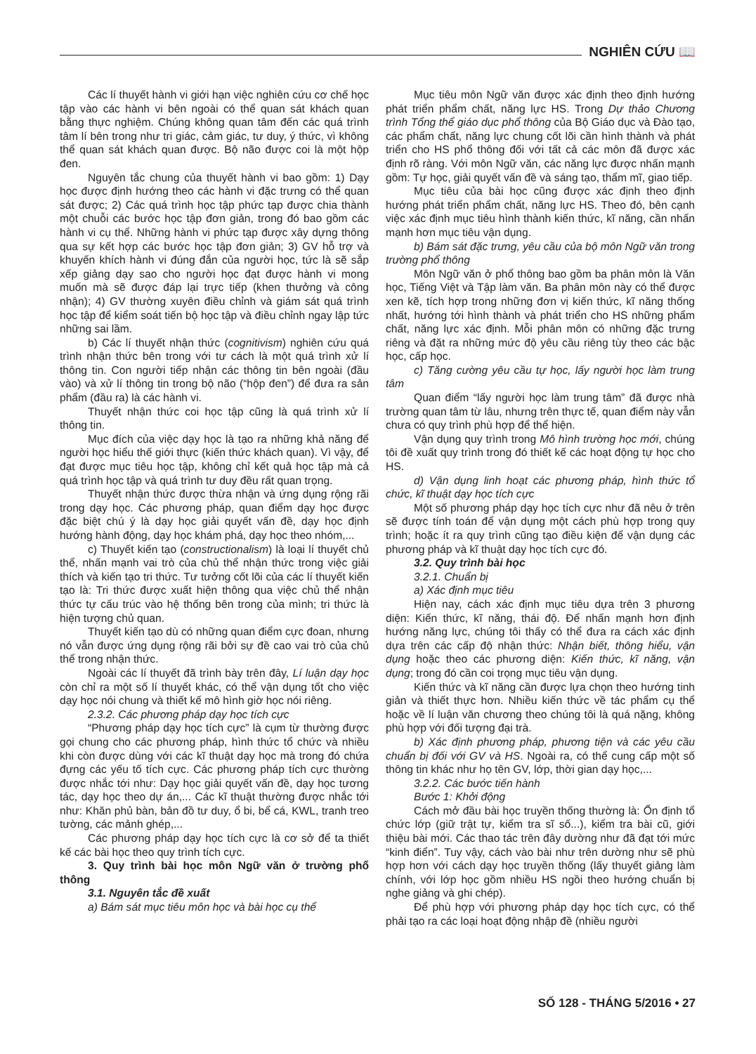NGHIÊN CỨU 📖
Các lí thuyết hành vi giới hạn việc nghiên cứu cơ chế học tập vào các hành vi bên ngoài có thể quan sát khách quan bằng thực nghiệm. Chúng không quan tâm đến các quá trình tâm lí bên trong như tri giác, cảm giác, tư duy, ý thức, vì không thể quan sát khách quan được. Bộ não được coi là một hộp đen.
Nguyên tắc chung của thuyết hành vi bao gồm: 1) Dạy học được định hướng theo các hành vi đặc trưng có thể quan sát được; 2) Các quá trình học tập phức tạp được chia thành một chuỗi các bước học tập đơn giản, trong đó bao gồm các hành vi cụ thể. Những hành vi phức tạp được xây dựng thông qua sự kết hợp các bước học tập đơn giản; 3) GV hỗ trợ và khuyến khích hành vi đúng đắn của người học, tức là sẽ sắp xếp giảng dạy sao cho người học đạt được hành vi mong muốn mà sẽ được đáp lại trực tiếp (khen thưởng và công nhận); 4) GV thường xuyên điều chỉnh và giám sát quá trình học tập để kiểm soát tiến bộ học tập và điều chỉnh ngay lập tức những sai lầm.
b) Các lí thuyết nhận thức (cognitivism) nghiên cứu quá trình nhận thức bên trong với tư cách là một quá trình xử lí thông tin. Con người tiếp nhận các thông tin bên ngoài (đầu vào) và xử lí thông tin trong bộ não (“hộp đen”) để đưa ra sản phẩm (đầu ra) là các hành vi.
Thuyết nhận thức coi học tập cũng là quá trình xử lí thông tin.
Mục đích của việc dạy học là tạo ra những khả năng để người học hiểu thế giới thực (kiến thức khách quan). Vì vậy, để đạt được mục tiêu học tập, không chỉ kết quả học tập mà cả quá trình học tập và quá trình tư duy đều rất quan trọng.
Thuyết nhận thức được thừa nhận và ứng dụng rộng rãi trong dạy học. Các phương pháp, quan điểm dạy học được đặc biệt chú ý là dạy học giải quyết vấn đề, dạy học định hướng hành động, dạy học khám phá, dạy học theo nhóm,...
c) Thuyết kiến tạo (constructionalism) là loại lí thuyết chủ thể, nhấn mạnh vai trò của chủ thể nhận thức trong việc giải thích và kiến tạo tri thức. Tư tưởng cốt lõi của các lí thuyết kiến tạo là: Tri thức được xuất hiện thông qua việc chủ thể nhận thức tự cấu trúc vào hệ thống bên trong của mình; tri thức là hiện tượng chủ quan.
Thuyết kiến tạo dù có những quan điểm cực đoan, nhưng nó vẫn được ứng dụng rộng rãi bởi sự đề cao vai trò của chủ thể trong nhận thức.
Ngoài các lí thuyết đã trình bày trên đây, Lí luận dạy học còn chỉ ra một số lí thuyết khác, có thể vận dụng tốt cho việc dạy học nói chung và thiết kế mô hình giờ học nói riêng.
2.3.2. Các phương pháp dạy học tích cực
“Phương pháp dạy học tích cực” là cụm từ thường được gọi chung cho các phương pháp, hình thức tổ chức và nhiều khi còn được dùng với các kĩ thuật dạy học mà trong đó chứa đựng các yếu tố tích cực. Các phương pháp tích cực thường được nhắc tới như: Dạy học giải quyết vấn đề, dạy học tương tác, dạy học theo dự án,... Các kĩ thuật thường được nhắc tới như: Khăn phủ bàn, bản đồ tư duy, ổ bi, bể cá, KWL, tranh treo tường, các mảnh ghép,...
Các phương pháp dạy học tích cực là cơ sở để ta thiết kế các bài học theo quy trình tích cực.
3. Quy trình bài học môn Ngữ văn ở trường phổ thông
3.1. Nguyên tắc đề xuất
a) Bám sát mục tiêu môn học và bài học cụ thể
Mục tiêu môn Ngữ văn được xác định theo định hướng phát triển phẩm chất, năng lực HS. Trong Dự thảo Chương trình Tổng thể giáo dục phổ thông của Bộ Giáo dục và Đào tạo, các phẩm chất, năng lực chung cốt lõi cần hình thành và phát triển cho HS phổ thông đối với tất cả các môn đã được xác định rõ ràng. Với môn Ngữ văn, các năng lực được nhấn mạnh gồm: Tự học, giải quyết vấn đề và sáng tạo, thẩm mĩ, giao tiếp.
Mục tiêu của bài học cũng được xác định theo định hướng phát triển phẩm chất, năng lực HS. Theo đó, bên cạnh việc xác định mục tiêu hình thành kiến thức, kĩ năng, cần nhấn mạnh hơn mục tiêu vận dụng.
b) Bám sát đặc trưng, yêu cầu của bộ môn Ngữ văn trong trường phổ thông
Môn Ngữ văn ở phổ thông bao gồm ba phân môn là Văn học, Tiếng Việt và Tập làm văn. Ba phân môn này có thể được xen kẽ, tích hợp trong những đơn vị kiến thức, kĩ năng thống nhất, hướng tới hình thành và phát triển cho HS những phẩm chất, năng lực xác định. Mỗi phân môn có những đặc trưng riêng và đặt ra những mức độ yêu cầu riêng tùy theo các bậc học, cấp học.
c) Tăng cường yêu cầu tự học, lấy người học làm trung tâm
Quan điểm “lấy người học làm trung tâm” đã được nhà trường quan tâm từ lâu, nhưng trên thực tế, quan điểm này vẫn chưa có quy trình phù hợp để thể hiện.
Vận dụng quy trình trong Mô hình trường học mới, chúng tôi đề xuất quy trình trong đó thiết kế các hoạt động tự học cho HS.
d) Vận dụng linh hoạt các phương pháp, hình thức tổ chức, kĩ thuật dạy học tích cực
Một số phương pháp dạy học tích cực như đã nêu ở trên sẽ được tính toán để vận dụng một cách phù hợp trong quy trình; hoặc ít ra quy trình cũng tạo điều kiện để vận dụng các phương pháp và kĩ thuật dạy học tích cực đó.
3.2. Quy trình bài học
3.2.1. Chuẩn bị
a) Xác định mục tiêu
Hiện nay, cách xác định mục tiêu dựa trên 3 phương diện: Kiến thức, kĩ năng, thái độ. Để nhấn mạnh hơn định hướng năng lực, chúng tôi thấy có thể đưa ra cách xác định dựa trên các cấp độ nhận thức: Nhận biết, thông hiểu, vận dụng hoặc theo các phương diện: Kiến thức, kĩ năng, vận dụng; trong đó cần coi trọng mục tiêu vận dụng.
Kiến thức và kĩ năng cần được lựa chọn theo hướng tinh giản và thiết thực hơn. Nhiều kiến thức về tác phẩm cụ thể hoặc về lí luận văn chương theo chúng tôi là quá nặng, không phù hợp với đối tượng đại trà.
b) Xác định phương pháp, phương tiện và các yêu cầu chuẩn bị đối với GV và HS. Ngoài ra, có thể cung cấp một số thông tin khác như họ tên GV, lớp, thời gian dạy học,...
3.2.2. Các bước tiến hành
Bước 1: Khởi động
Cách mở đầu bài học truyền thống thường là: Ổn định tổ chức lớp (giữ trật tự, kiểm tra sĩ số...), kiểm tra bài cũ, giới thiệu bài mới. Các thao tác trên đây dường như đã đạt tới mức “kinh điển”. Tuy vậy, cách vào bài như trên dường như sẽ phù hợp hơn với cách dạy học truyền thống (lấy thuyết giảng làm chính, với lớp học gồm nhiều HS ngồi theo hướng chuẩn bị nghe giảng và ghi chép).
Để phù hợp với phương pháp dạy học tích cực, có thể phải tạo ra các loại hoạt động nhập đề (nhiều người
SỐ 128 - THÁNG 5/2016 • 27